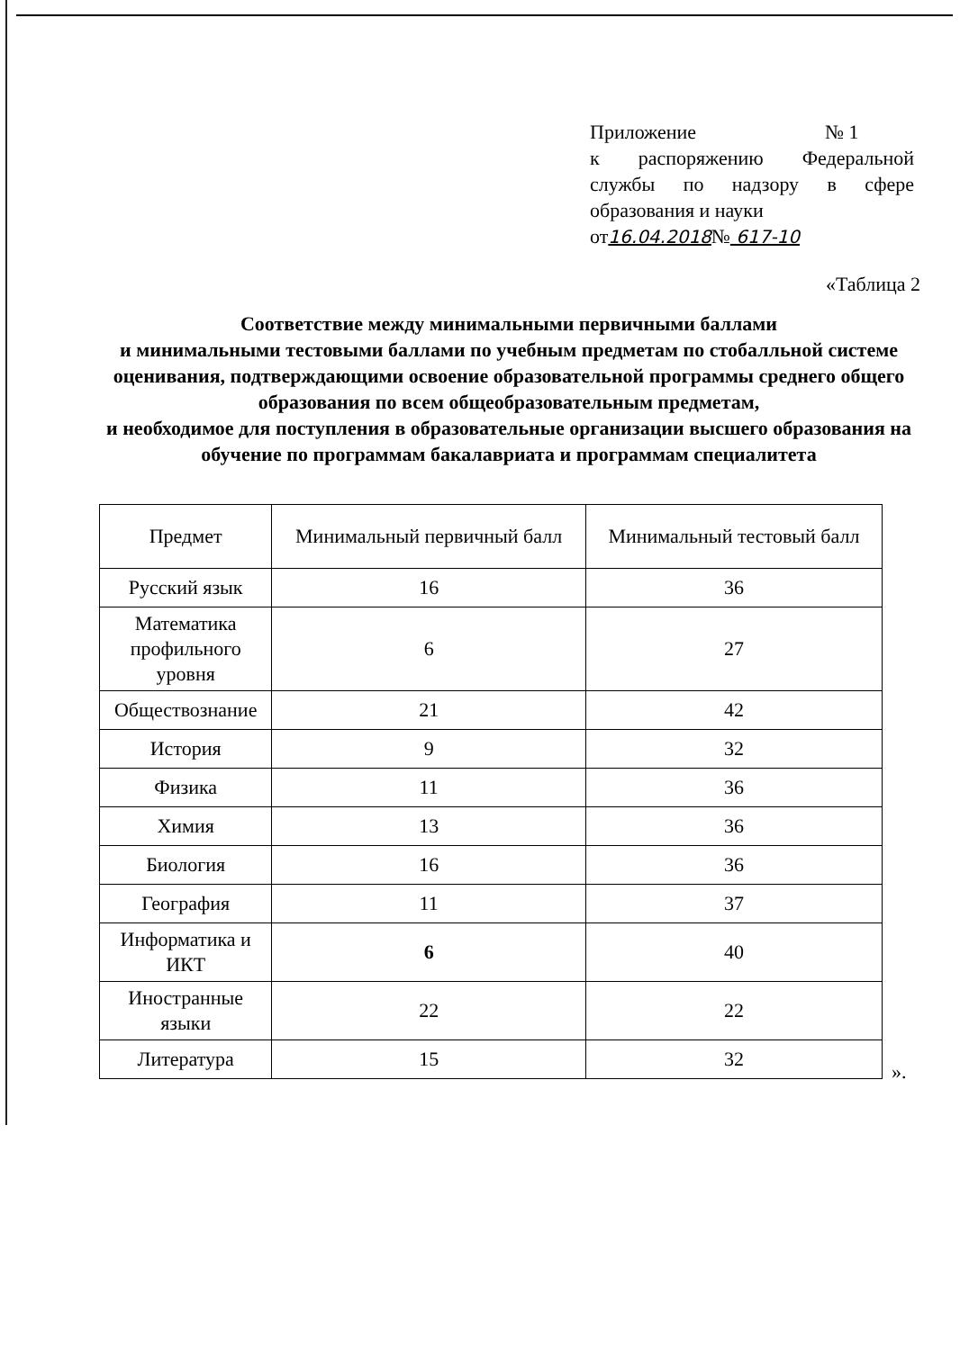Приложение № 1
к распоряжению Федеральной службы по надзору в сфере образования и науки
от16.04.2018№ 617-10
«Таблица 2
Соответствие между минимальными первичными баллами
и минимальными тестовыми баллами по учебным предметам по стобалльной системе оценивания, подтверждающими освоение образовательной программы среднего общего образования по всем общеобразовательным предметам,
и необходимое для поступления в образовательные организации высшего образования на обучение по программам бакалавриата и программам специалитета
| Предмет | Минимальный первичный балл | Минимальный тестовый балл |
| --- | --- | --- |
| Русский язык | 16 | 36 |
| Математика профильного уровня | 6 | 27 |
| Обществознание | 21 | 42 |
| История | 9 | 32 |
| Физика | 11 | 36 |
| Химия | 13 | 36 |
| Биология | 16 | 36 |
| География | 11 | 37 |
| Информатика и ИКТ | 6 | 40 |
| Иностранные языки | 22 | 22 |
| Литература | 15 | 32 |
».